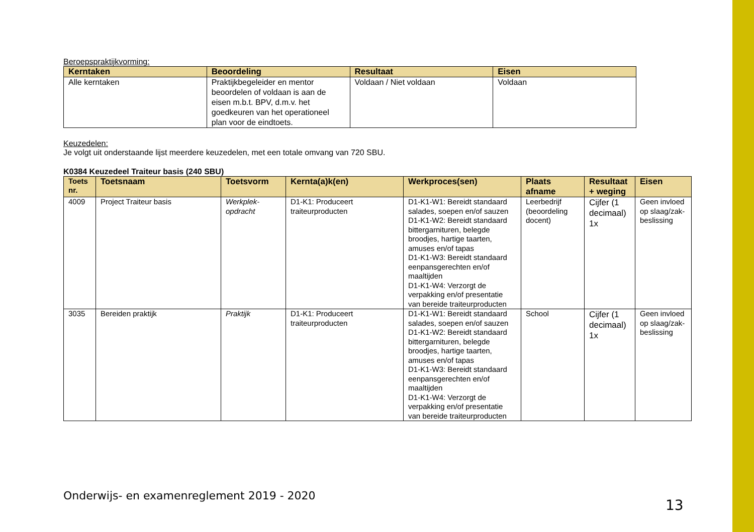Beroepspraktijkvorming:
| Kerntaken | Beoordeling | Resultaat | Eisen |
| --- | --- | --- | --- |
| Alle kerntaken | Praktijkbegeleider en mentor beoordelen of voldaan is aan de eisen m.b.t. BPV, d.m.v. het goedkeuren van het operationeel plan voor de eindtoets. | Voldaan / Niet voldaan | Voldaan |
Keuzedelen:
Je volgt uit onderstaande lijst meerdere keuzedelen, met een totale omvang van 720 SBU.
K0384 Keuzedeel Traiteur basis (240 SBU)
| Toets nr. | Toetsnaam | Toetsvorm | Kernta(a)k(en) | Werkproces(sen) | Plaats afname | Resultaat + weging | Eisen |
| --- | --- | --- | --- | --- | --- | --- | --- |
| 4009 | Project Traiteur basis | Werkplek-opdracht | D1-K1: Produceert traiteurproducten | D1-K1-W1: Bereidt standaard salades, soepen en/of sauzen D1-K1-W2: Bereidt standaard bittergarnituren, belegde broodjes, hartige taarten, amuses en/of tapas D1-K1-W3: Bereidt standaard eenpansgerechten en/of maaltijden D1-K1-W4: Verzorgt de verpakking en/of presentatie van bereide traiteurproducten | Leerbedrijf (beoordeling docent) | Cijfer (1 decimaal) 1x | Geen invloed op slaag/zak-beslissing |
| 3035 | Bereiden praktijk | Praktijk | D1-K1: Produceert traiteurproducten | D1-K1-W1: Bereidt standaard salades, soepen en/of sauzen D1-K1-W2: Bereidt standaard bittergarnituren, belegde broodjes, hartige taarten, amuses en/of tapas D1-K1-W3: Bereidt standaard eenpansgerechten en/of maaltijden D1-K1-W4: Verzorgt de verpakking en/of presentatie van bereide traiteurproducten | School | Cijfer (1 decimaal) 1x | Geen invloed op slaag/zak-beslissing |
Onderwijs- en examenreglement 2019 - 2020
13